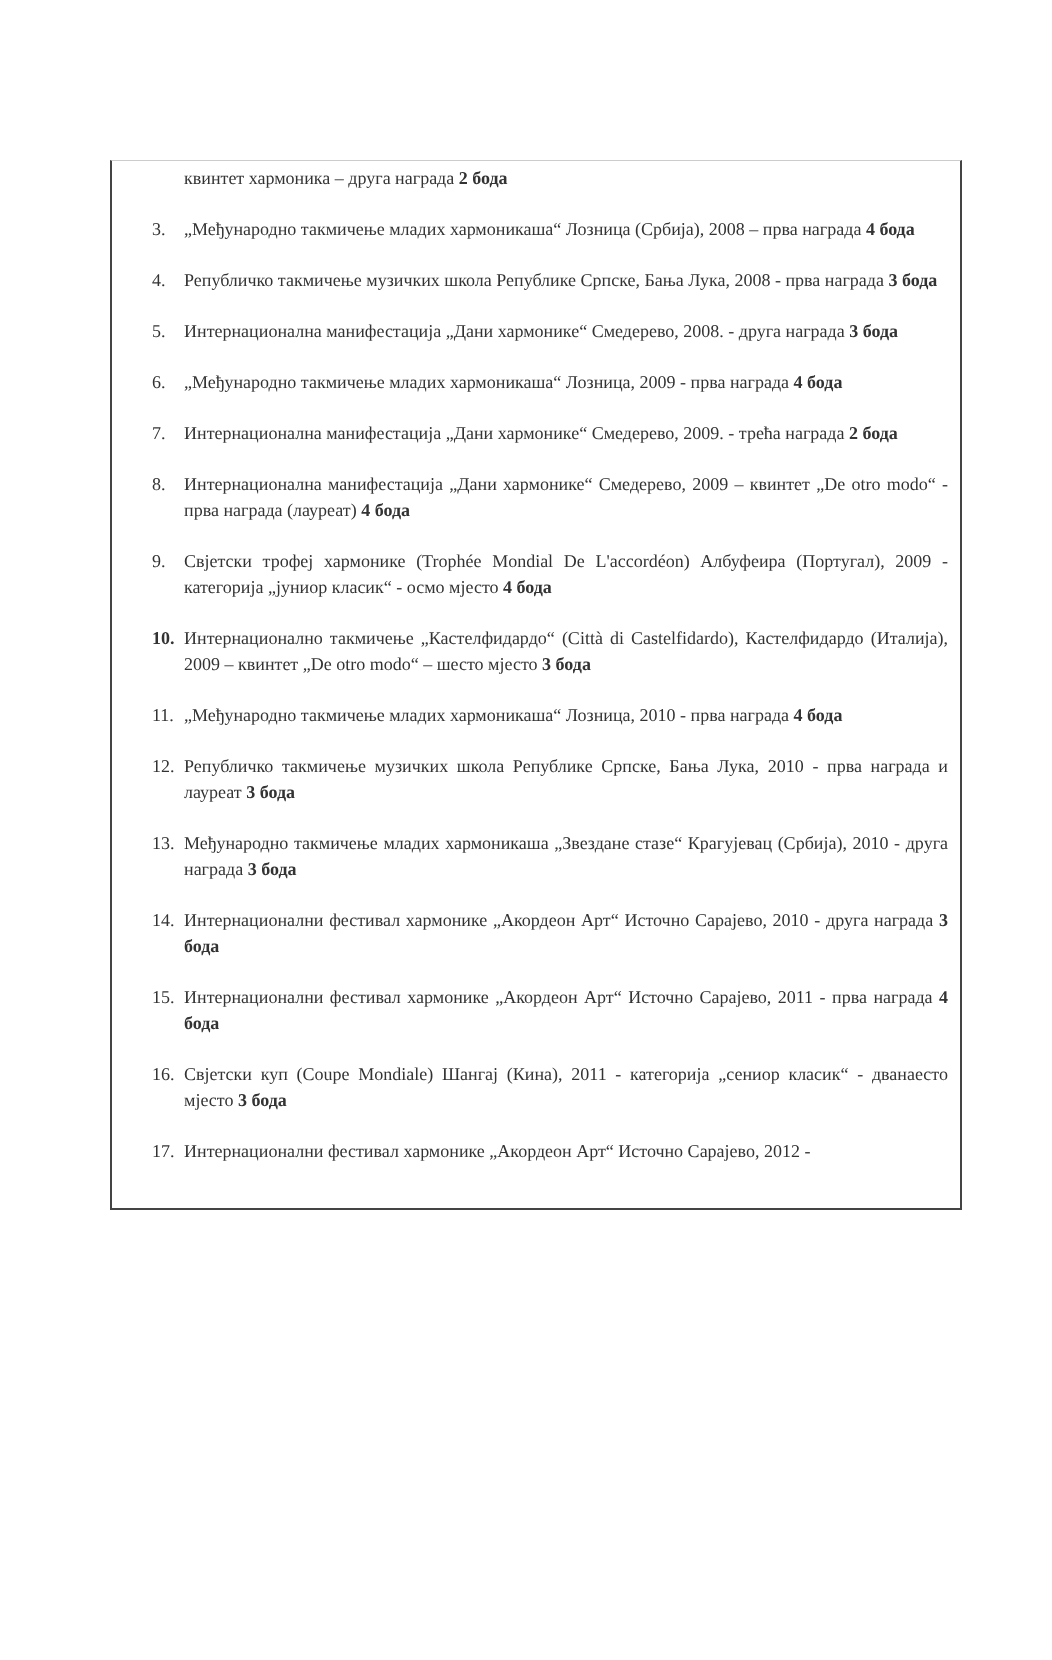квинтет хармоника – друга награда 2 бода
3. „Међународно такмичење младих хармоникаша“ Лозница (Србија), 2008 – прва награда 4 бода
4. Републичко такмичење музичких школа Републике Српске, Бања Лука, 2008 - прва награда 3 бода
5. Интернационална манифестација „Дани хармонике“ Смедерево, 2008. - друга награда 3 бода
6. „Међународно такмичење младих хармоникаша“ Лозница, 2009 - прва награда 4 бода
7. Интернационална манифестација „Дани хармонике“ Смедерево, 2009. - трећа награда 2 бода
8. Интернационална манифестација „Дани хармонике“ Смедерево, 2009 – квинтет „De otro modo“ - прва награда (лауреат) 4 бода
9. Свјетски трофеј хармонике (Trophée Mondial De L'accordéon) Албуфеира (Португал), 2009 - категорија „јуниор класик“ - осмо мјесто 4 бода
10. Интернационално такмичење „Кастелфидардо“ (Città di Castelfidardo), Кастелфидардо (Италија), 2009 – квинтет „De otro modo“ – шесто мјесто 3 бода
11. „Међународно такмичење младих хармоникаша“ Лозница, 2010 - прва награда 4 бода
12. Републичко такмичење музичких школа Републике Српске, Бања Лука, 2010 - прва награда и лауреат 3 бода
13. Међународно такмичење младих хармоникаша „Звездане стазе“ Крагујевац (Србија), 2010 - друга награда 3 бода
14. Интернационални фестивал хармонике „Акордеон Арт“ Источно Сарајево, 2010 - друга награда 3 бода
15. Интернационални фестивал хармонике „Акордеон Арт“ Источно Сарајево, 2011 - прва награда 4 бода
16. Свјетски куп (Coupe Mondiale) Шангај (Кина), 2011 - категорија „сениор класик“ - дванаесто мјесто 3 бода
17. Интернационални фестивал хармонике „Акордеон Арт“ Источно Сарајево, 2012 -